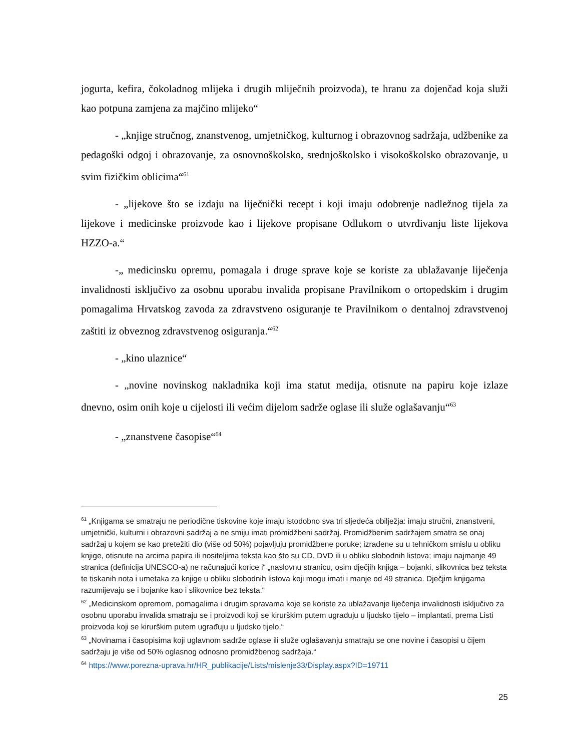jogurta, kefira, čokoladnog mlijeka i drugih mliječnih proizvoda), te hranu za dojenčad koja služi kao potpuna zamjena za majčino mlijeko“
- „knjige stručnog, znanstvenog, umjetničkog, kulturnog i obrazovnog sadržaja, udžbenike za pedagoški odgoj i obrazovanje, za osnovnoškolsko, srednjoškolsko i visokoškolsko obrazovanje, u svim fizičkim oblicima“<sup>61</sup>
- „lijekove što se izdaju na liječnički recept i koji imaju odobrenje nadležnog tijela za lijekove i medicinske proizvode kao i lijekove propisane Odlukom o utvrđivanju liste lijekova HZZO-a.“
-„ medicinsku opremu, pomagala i druge sprave koje se koriste za ublažavanje liječenja invalidnosti isključivo za osobnu uporabu invalida propisane Pravilnikom o ortopedskim i drugim pomagalima Hrvatskog zavoda za zdravstveno osiguranje te Pravilnikom o dentalnoj zdravstvenoj zaštiti iz obveznog zdravstvenog osiguranja.“<sup>62</sup>
- „kino ulaznice“
- „novine novinskog nakladnika koji ima statut medija, otisnute na papiru koje izlaze dnevno, osim onih koje u cijelosti ili većim dijelom sadrže oglase ili služe oglašavanju“<sup>63</sup>
- „znanstvene časopise“<sup>64</sup>
<sup>61</sup> „Knjigama se smatraju ne periodične tiskovine koje imaju istodobno sva tri sljedeća obilježja: imaju stručni, znanstveni, umjetnički, kulturni i obrazovni sadržaj a ne smiju imati promidžbeni sadržaj. Promidžbenim sadržajem smatra se onaj sadržaj u kojem se kao pretežiti dio (više od 50%) pojavljuju promidžbene poruke; izrađene su u tehničkom smislu u obliku knjige, otisnute na arcima papira ili nositeljima teksta kao što su CD, DVD ili u obliku slobodnih listova; imaju najmanje 49 stranica (definicija UNESCO-a) ne računajući korice i“ „naslovnu stranicu, osim dječjih knjiga – bojanki, slikovnica bez teksta te tiskanih nota i umetaka za knjige u obliku slobodnih listova koji mogu imati i manje od 49 stranica. Dječjim knjigama razumijevaju se i bojanke kao i slikovnice bez teksta.“
<sup>62</sup> „Medicinskom opremom, pomagalima i drugim spravama koje se koriste za ublažavanje liječenja invalidnosti isključivo za osobnu uporabu invalida smatraju se i proizvodi koji se kirurškim putem ugrađuju u ljudsko tijelo – implantati, prema Listi proizvoda koji se kirurškim putem ugrađuju u ljudsko tijelo.“
<sup>63</sup> „Novinama i časopisima koji uglavnom sadrže oglase ili služe oglašavanju smatraju se one novine i časopisi u čijem sadržaju je više od 50% oglasnog odnosno promidžbenog sadržaja.“
<sup>64</sup> https://www.porezna-uprava.hr/HR_publikacije/Lists/mislenje33/Display.aspx?ID=19711
25